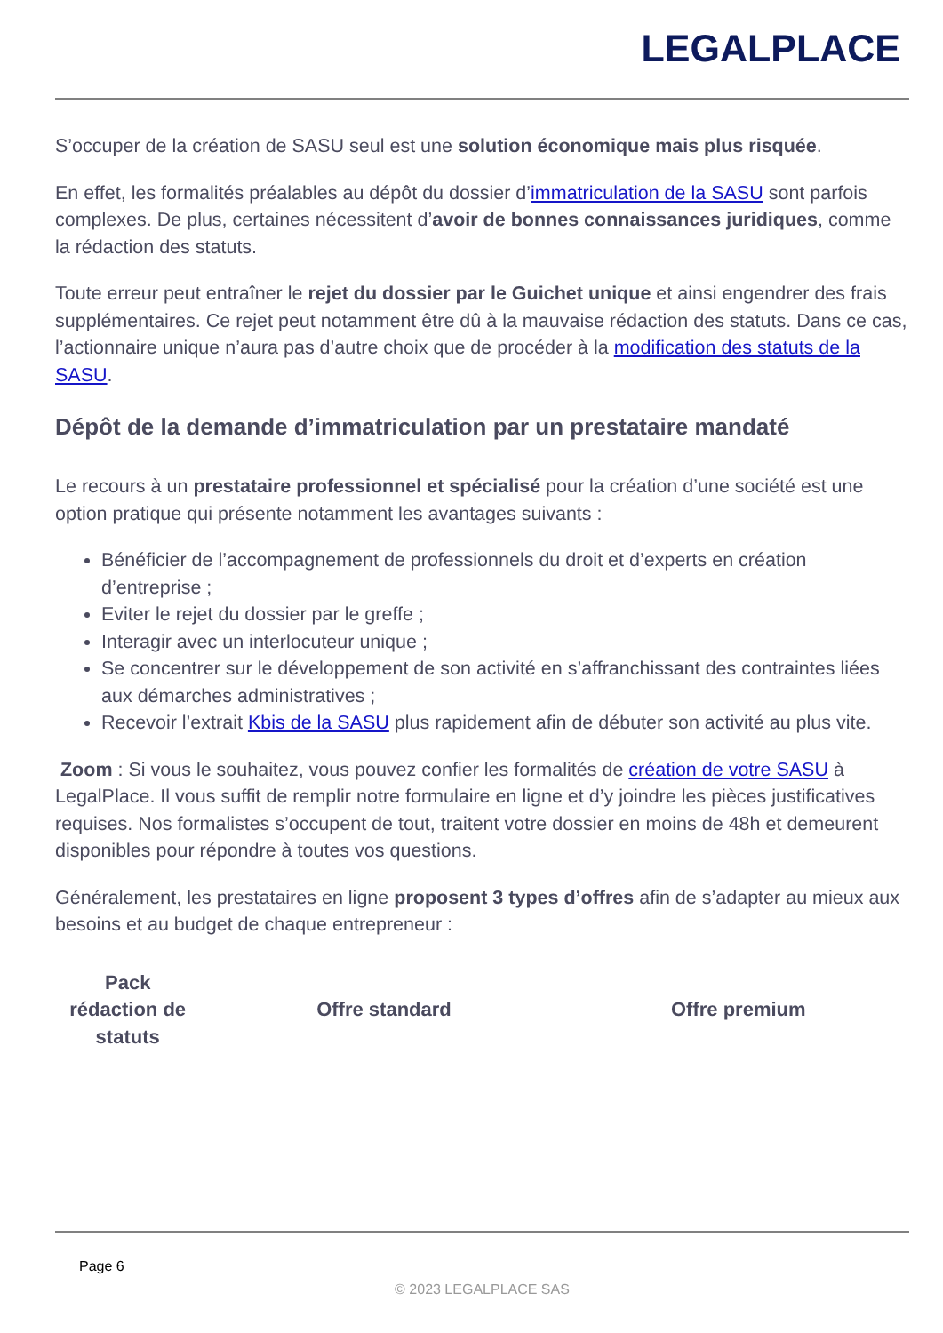LEGALPLACE
S’occuper de la création de SASU seul est une solution économique mais plus risquée.
En effet, les formalités préalables au dépôt du dossier d’immatriculation de la SASU sont parfois complexes. De plus, certaines nécessitent d’avoir de bonnes connaissances juridiques, comme la rédaction des statuts.
Toute erreur peut entraîner le rejet du dossier par le Guichet unique et ainsi engendrer des frais supplémentaires. Ce rejet peut notamment être dû à la mauvaise rédaction des statuts. Dans ce cas, l’actionnaire unique n’aura pas d’autre choix que de procéder à la modification des statuts de la SASU.
Dépôt de la demande d’immatriculation par un prestataire mandaté
Le recours à un prestataire professionnel et spécialisé pour la création d’une société est une option pratique qui présente notamment les avantages suivants :
Bénéficier de l’accompagnement de professionnels du droit et d’experts en création d’entreprise ;
Eviter le rejet du dossier par le greffe ;
Interagir avec un interlocuteur unique ;
Se concentrer sur le développement de son activité en s’affranchissant des contraintes liées aux démarches administratives ;
Recevoir l’extrait Kbis de la SASU plus rapidement afin de débuter son activité au plus vite.
Zoom : Si vous le souhaitez, vous pouvez confier les formalités de création de votre SASU à LegalPlace. Il vous suffit de remplir notre formulaire en ligne et d’y joindre les pièces justificatives requises. Nos formalistes s’occupent de tout, traitent votre dossier en moins de 48h et demeurent disponibles pour répondre à toutes vos questions.
Généralement, les prestataires en ligne proposent 3 types d’offres afin de s’adapter au mieux aux besoins et au budget de chaque entrepreneur :
| Pack rédaction de statuts | Offre standard | Offre premium |
Page 6
© 2023 LEGALPLACE SAS